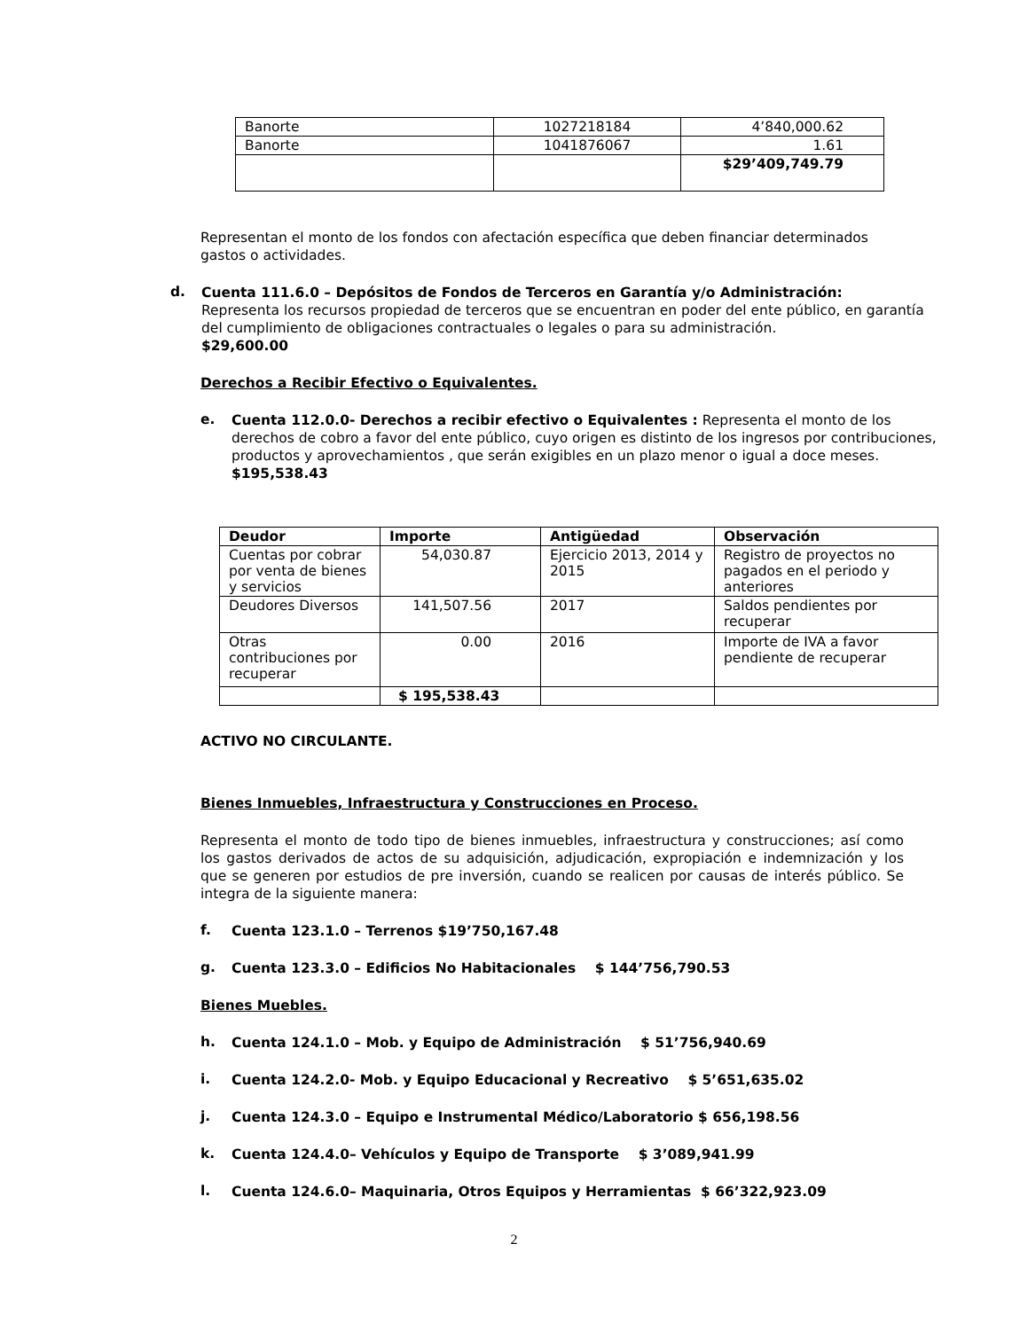| Banorte | 1027218184 | 4’840,000.62 |
| Banorte | 1041876067 | 1.61 |
| | | $29’409,749.79 |
Representan el monto de los fondos con afectación específica que deben financiar determinados gastos o actividades.
d.
Cuenta 111.6.0 – Depósitos de Fondos de Terceros en Garantía y/o Administración:
Representa los recursos propiedad de terceros que se encuentran en poder del ente público, en garantía del cumplimiento de obligaciones contractuales o legales o para su administración.
$29,600.00
Derechos a Recibir Efectivo o Equivalentes.
e.
Cuenta 112.0.0- Derechos a recibir efectivo o Equivalentes : Representa el monto de los derechos de cobro a favor del ente público, cuyo origen es distinto de los ingresos por contribuciones, productos y aprovechamientos , que serán exigibles en un plazo menor o igual a doce meses. $195,538.43
| Deudor | Importe | Antigüedad | Observación |
| --- | --- | --- | --- |
| Cuentas por cobrar por venta de bienes y servicios | 54,030.87 | Ejercicio 2013, 2014 y 2015 | Registro de proyectos no pagados en el periodo y anteriores |
| Deudores Diversos | 141,507.56 | 2017 | Saldos pendientes por recuperar |
| Otras contribuciones por recuperar | 0.00 | 2016 | Importe de IVA a favor pendiente de recuperar |
| | $ 195,538.43 | | |
ACTIVO NO CIRCULANTE.
Bienes Inmuebles, Infraestructura y Construcciones en Proceso.
Representa el monto de todo tipo de bienes inmuebles, infraestructura y construcciones; así como los gastos derivados de actos de su adquisición, adjudicación, expropiación e indemnización y los que se generen por estudios de pre inversión, cuando se realicen por causas de interés público. Se integra de la siguiente manera:
f.
Cuenta 123.1.0 – Terrenos $19’750,167.48
g.
Cuenta 123.3.0 – Edificios No Habitacionales $ 144’756,790.53
Bienes Muebles.
h.
Cuenta 124.1.0 – Mob. y Equipo de Administración $ 51’756,940.69
i.
Cuenta 124.2.0- Mob. y Equipo Educacional y Recreativo $ 5’651,635.02
j.
Cuenta 124.3.0 – Equipo e Instrumental Médico/Laboratorio $ 656,198.56
k.
Cuenta 124.4.0– Vehículos y Equipo de Transporte $ 3’089,941.99
l.
Cuenta 124.6.0– Maquinaria, Otros Equipos y Herramientas $ 66’322,923.09
2